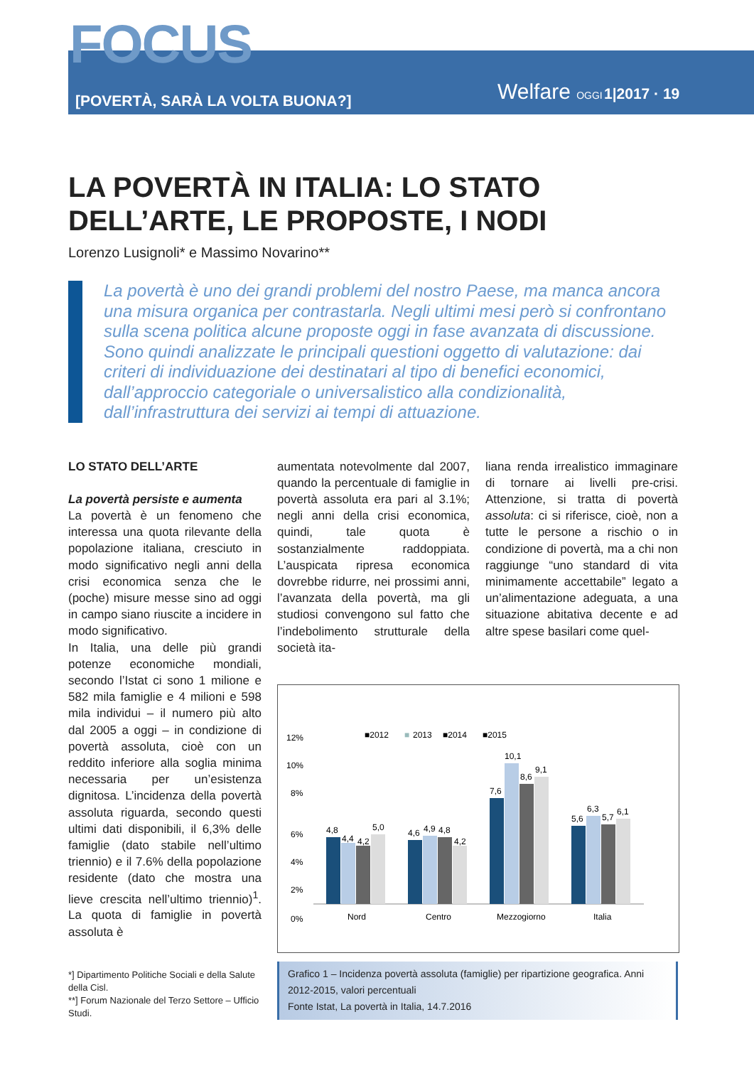FOCUS
[POVERTÀ, SARÀ LA VOLTA BUONA?]
Welfare OGGI 1|2017 · 19
LA POVERTÀ IN ITALIA: LO STATO DELL’ARTE, LE PROPOSTE, I NODI
Lorenzo Lusignoli* e Massimo Novarino**
La povertà è uno dei grandi problemi del nostro Paese, ma manca ancora una misura organica per contrastarla. Negli ultimi mesi però si confrontano sulla scena politica alcune proposte oggi in fase avanzata di discussione. Sono quindi analizzate le principali questioni oggetto di valutazione: dai criteri di individuazione dei destinatari al tipo di benefici economici, dall’approccio categoriale o universalistico alla condizionalità, dall’infrastruttura dei servizi ai tempi di attuazione.
LO STATO DELL’ARTE
La povertà persiste e aumenta
La povertà è un fenomeno che interessa una quota rilevante della popolazione italiana, cresciuto in modo significativo negli anni della crisi economica senza che le (poche) misure messe sino ad oggi in campo siano riuscite a incidere in modo significativo.
In Italia, una delle più grandi potenze economiche mondiali, secondo l’Istat ci sono 1 milione e 582 mila famiglie e 4 milioni e 598 mila individui – il numero più alto dal 2005 a oggi – in condizione di povertà assoluta, cioè con un reddito inferiore alla soglia minima necessaria per un’esistenza dignitosa. L’incidenza della povertà assoluta riguarda, secondo questi ultimi dati disponibili, il 6,3% delle famiglie (dato stabile nell’ultimo triennio) e il 7.6% della popolazione residente (dato che mostra una lieve crescita nell’ultimo triennio)<sup>1</sup>. La quota di famiglie in povertà assoluta è
*] Dipartimento Politiche Sociali e della Salute della Cisl.
**] Forum Nazionale del Terzo Settore – Ufficio Studi.
aumentata notevolmente dal 2007, quando la percentuale di famiglie in povertà assoluta era pari al 3.1%; negli anni della crisi economica, quindi, tale quota è sostanzialmente raddoppiata. L’auspicata ripresa economica dovrebbe ridurre, nei prossimi anni, l’avanzata della povertà, ma gli studiosi convengono sul fatto che l’indebolimento strutturale della società ita-
liana renda irrealistico immaginare di tornare ai livelli pre-crisi. Attenzione, si tratta di povertà assoluta: ci si riferisce, cioè, non a tutte le persone a rischio o in condizione di povertà, ma a chi non raggiunge “uno standard di vita minimamente accettabile” legato a un’alimentazione adeguata, a una situazione abitativa decente e ad altre spese basilari come quel-
■2012
■
2013
■2014
■2015
12%
10%
8%
6%
4%
2%
0%
4,8
4,4
4,2
5,0
4,6
4,9
4,8
4,2
7,6
10,1
8,6
9,1
5,6
6,3
5,7
6,1
Nord
Centro
Mezzogiorno
Italia
Grafico 1 – Incidenza povertà assoluta (famiglie) per ripartizione geografica. Anni 2012-2015, valori percentuali
Fonte Istat, La povertà in Italia, 14.7.2016